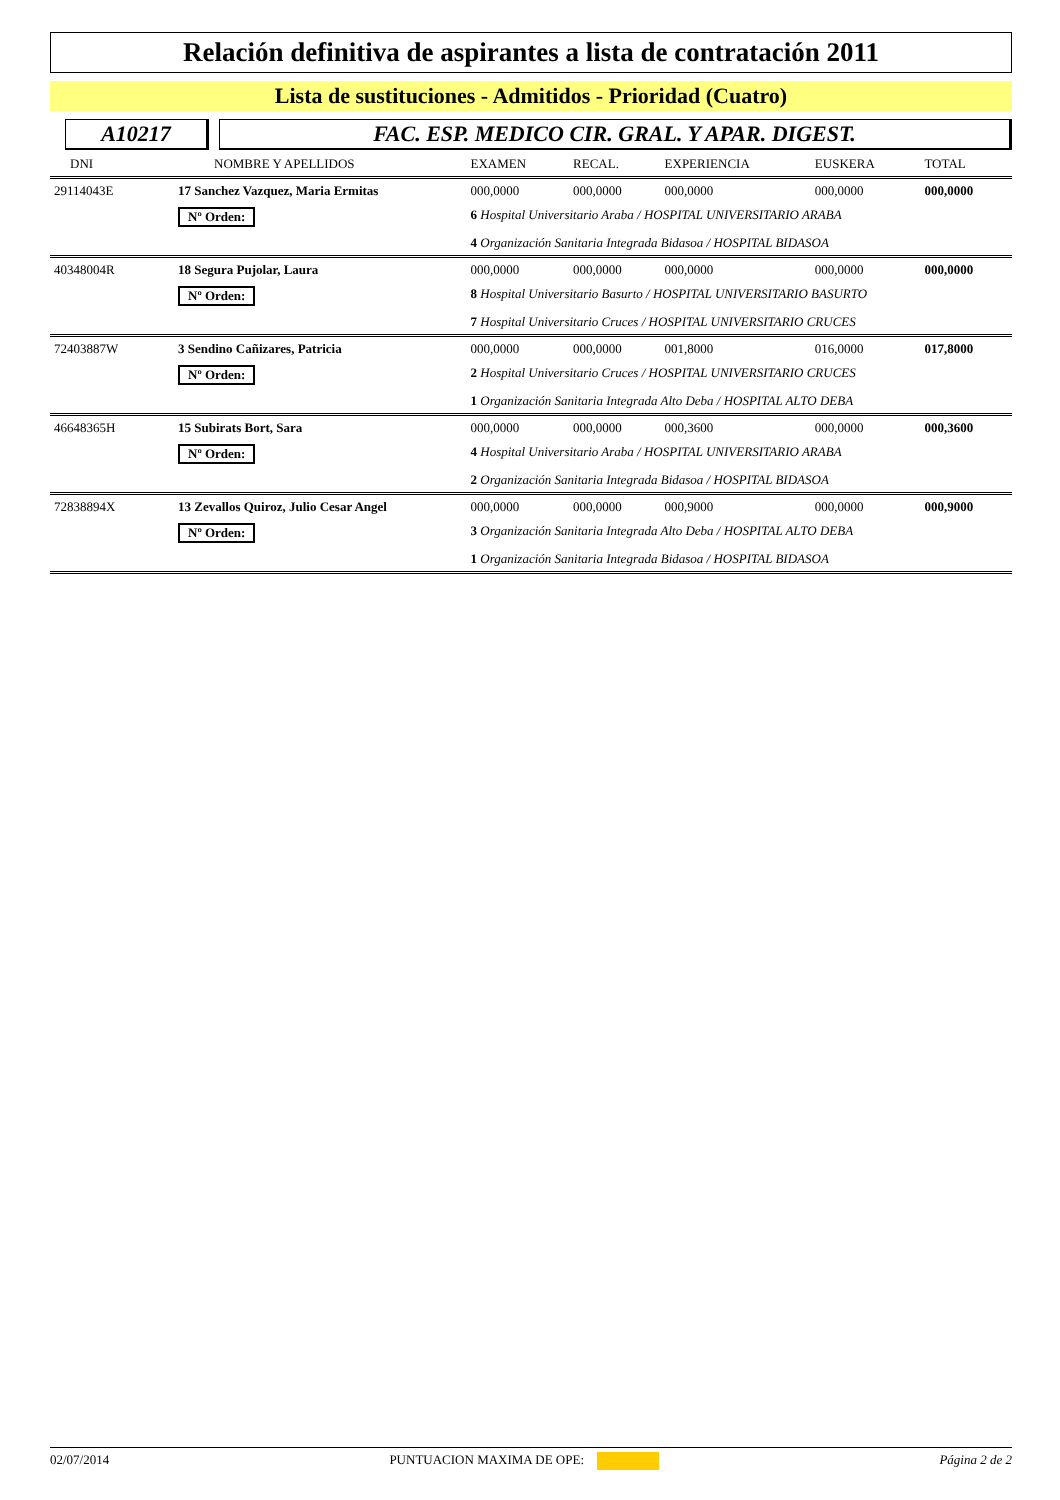Relación definitiva de aspirantes a lista de contratación 2011
Lista de sustituciones - Admitidos - Prioridad (Cuatro)
A10217 FAC. ESP. MEDICO CIR. GRAL. Y APAR. DIGEST.
| DNI | NOMBRE Y APELLIDOS | | EXAMEN | RECAL. | EXPERIENCIA | EUSKERA | TOTAL |
| --- | --- | --- | --- | --- | --- | --- | --- |
| 29114043E | 17 Sanchez Vazquez, Maria Ermitas | | 000,0000 | 000,0000 | 000,0000 | 000,0000 | 000,0000 |
| | Nº Orden: | 6 Hospital Universitario Araba / HOSPITAL UNIVERSITARIO ARABA | | | | | |
| | | 4 Organización Sanitaria Integrada Bidasoa / HOSPITAL BIDASOA | | | | | |
| 40348004R | 18 Segura Pujolar, Laura | | 000,0000 | 000,0000 | 000,0000 | 000,0000 | 000,0000 |
| | Nº Orden: | 8 Hospital Universitario Basurto / HOSPITAL UNIVERSITARIO BASURTO | | | | | |
| | | 7 Hospital Universitario Cruces / HOSPITAL UNIVERSITARIO CRUCES | | | | | |
| 72403887W | 3 Sendino Cañizares, Patricia | | 000,0000 | 000,0000 | 001,8000 | 016,0000 | 017,8000 |
| | Nº Orden: | 2 Hospital Universitario Cruces / HOSPITAL UNIVERSITARIO CRUCES | | | | | |
| | | 1 Organización Sanitaria Integrada Alto Deba / HOSPITAL ALTO DEBA | | | | | |
| 46648365H | 15 Subirats Bort, Sara | | 000,0000 | 000,0000 | 000,3600 | 000,0000 | 000,3600 |
| | Nº Orden: | 4 Hospital Universitario Araba / HOSPITAL UNIVERSITARIO ARABA | | | | | |
| | | 2 Organización Sanitaria Integrada Bidasoa / HOSPITAL BIDASOA | | | | | |
| 72838894X | 13 Zevallos Quiroz, Julio Cesar Angel | | 000,0000 | 000,0000 | 000,9000 | 000,0000 | 000,9000 |
| | Nº Orden: | 3 Organización Sanitaria Integrada Alto Deba / HOSPITAL ALTO DEBA | | | | | |
| | | 1 Organización Sanitaria Integrada Bidasoa / HOSPITAL BIDASOA | | | | | |
02/07/2014 PUNTUACION MAXIMA DE OPE: Página 2 de 2